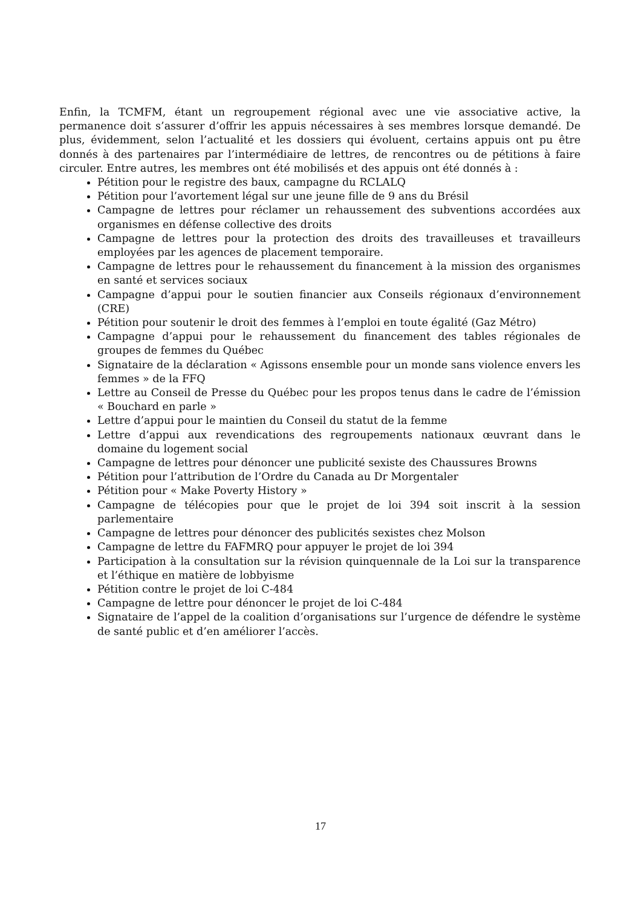Enfin, la TCMFM, étant un regroupement régional avec une vie associative active, la permanence doit s’assurer d’offrir les appuis nécessaires à ses membres lorsque demandé. De plus, évidemment, selon l’actualité et les dossiers qui évoluent, certains appuis ont pu être donnés à des partenaires par l’intermédiaire de lettres, de rencontres ou de pétitions à faire circuler. Entre autres, les membres ont été mobilisés et des appuis ont été donnés à :
Pétition pour le registre des baux, campagne du RCLALQ
Pétition pour l’avortement légal sur une jeune fille de 9 ans du Brésil
Campagne de lettres pour réclamer un rehaussement des subventions accordées aux organismes en défense collective des droits
Campagne de lettres pour la protection des droits des travailleuses et travailleurs employées par les agences de placement temporaire.
Campagne de lettres pour le rehaussement du financement à la mission des organismes en santé et services sociaux
Campagne d’appui pour le soutien financier aux Conseils régionaux d’environnement (CRE)
Pétition pour soutenir le droit des femmes à l’emploi en toute égalité (Gaz Métro)
Campagne d’appui pour le rehaussement du financement des tables régionales de groupes de femmes du Québec
Signataire de la déclaration « Agissons ensemble pour un monde sans violence envers les femmes » de la FFQ
Lettre au Conseil de Presse du Québec pour les propos tenus dans le cadre de l’émission « Bouchard en parle »
Lettre d’appui pour le maintien du Conseil du statut de la femme
Lettre d’appui aux revendications des regroupements nationaux œuvrant dans le domaine du logement social
Campagne de lettres pour dénoncer une publicité sexiste des Chaussures Browns
Pétition pour l’attribution de l’Ordre du Canada au Dr Morgentaler
Pétition pour « Make Poverty History »
Campagne de télécopies pour que le projet de loi 394 soit inscrit à la session parlementaire
Campagne de lettres pour dénoncer des publicités sexistes chez Molson
Campagne de lettre du FAFMRQ pour appuyer le projet de loi 394
Participation à la consultation sur la révision quinquennale de la Loi sur la transparence et l’éthique en matière de lobbyisme
Pétition contre le projet de loi C-484
Campagne de lettre pour dénoncer le projet de loi C-484
Signataire de l’appel de la coalition d’organisations sur l’urgence de défendre le système de santé public et d’en améliorer l’accès.
17